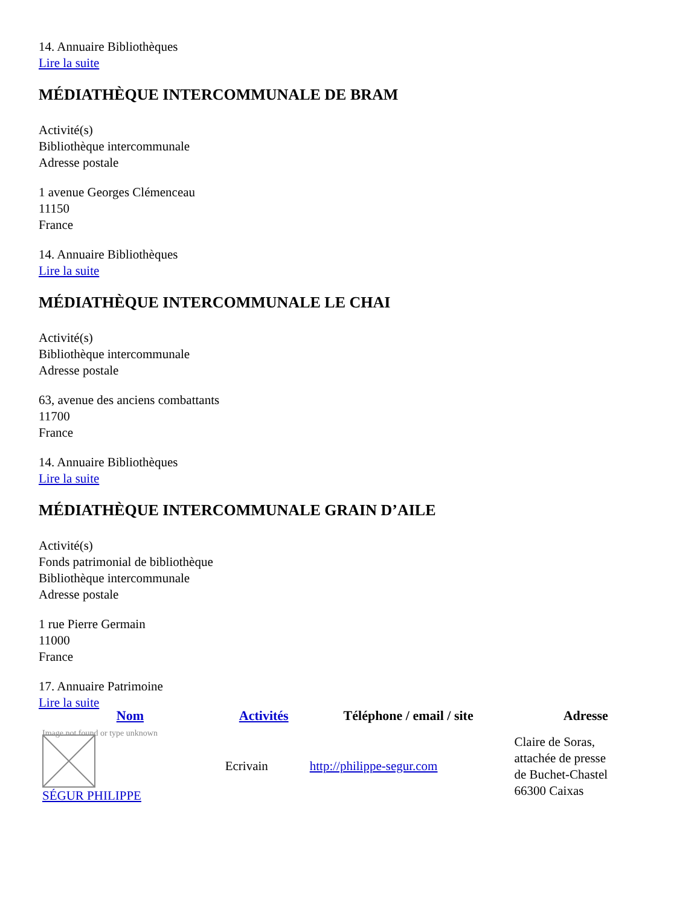14. Annuaire Bibliothèques
Lire la suite
MÉDIATHÈQUE INTERCOMMUNALE DE BRAM
Activité(s)
Bibliothèque intercommunale
Adresse postale
1 avenue Georges Clémenceau
11150
France
14. Annuaire Bibliothèques
Lire la suite
MÉDIATHÈQUE INTERCOMMUNALE LE CHAI
Activité(s)
Bibliothèque intercommunale
Adresse postale
63, avenue des anciens combattants
11700
France
14. Annuaire Bibliothèques
Lire la suite
MÉDIATHÈQUE INTERCOMMUNALE GRAIN D’AILE
Activité(s)
Fonds patrimonial de bibliothèque
Bibliothèque intercommunale
Adresse postale
1 rue Pierre Germain
11000
France
17. Annuaire Patrimoine
Lire la suite
| Nom | Activités | Téléphone / email / site | Adresse |
| --- | --- | --- | --- |
| Image not found or type unknown SÉGUR PHILIPPE | Ecrivain | http://philippe-segur.com | Claire de Soras, attachée de presse de Buchet-Chastel 66300 Caixas |